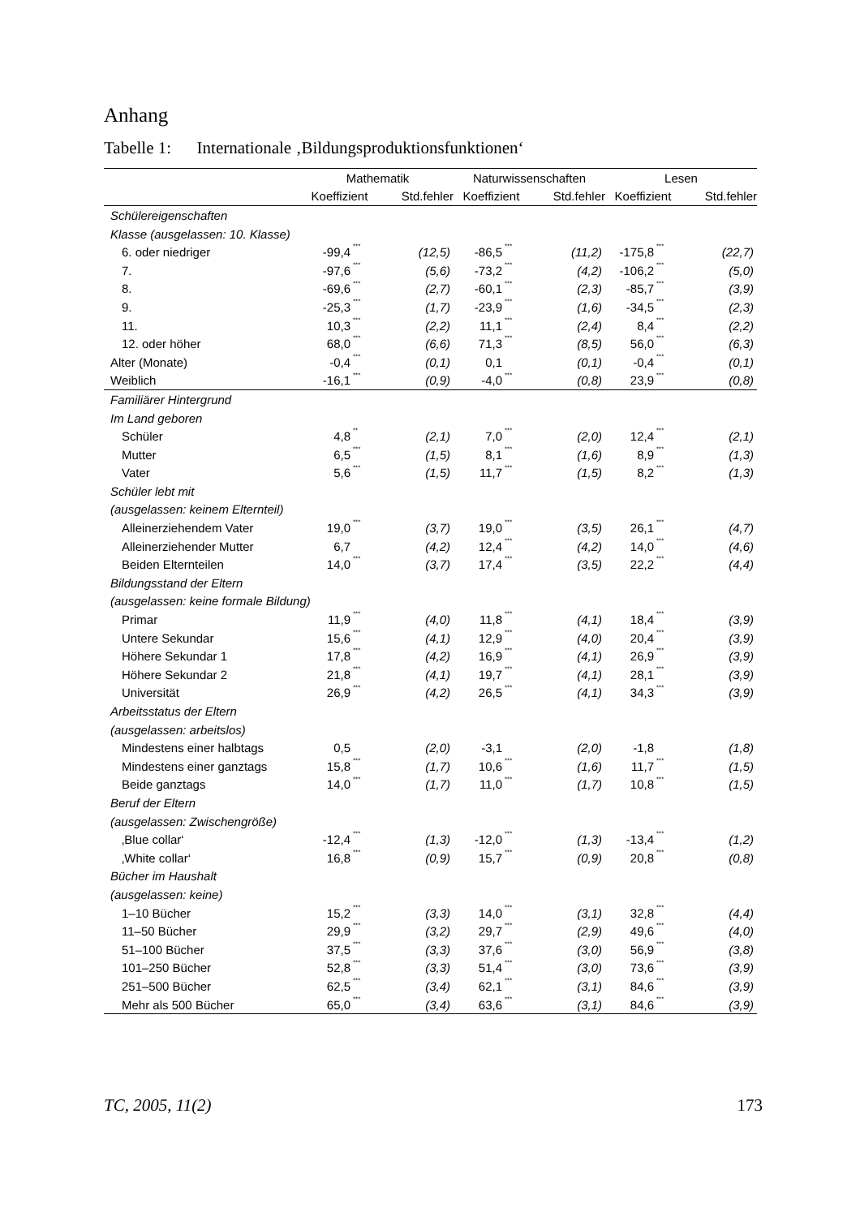Anhang
Tabelle 1: Internationale ‚Bildungsproduktionsfunktionen‘
| | Mathematik | | | Naturwissenschaften | | | Lesen | | |
| --- | --- | --- | --- | --- | --- | --- | --- | --- | --- |
| | Koeffizient | | Std.fehler | Koeffizient | | Std.fehler | Koeffizient | | Std.fehler |
| Schülereigenschaften | | | | | | | | | |
| Klasse (ausgelassen: 10. Klasse) | | | | | | | | | |
| 6. oder niedriger | -99,4 | *** | (12,5) | -86,5 | *** | (11,2) | -175,8 | *** | (22,7) |
| 7. | -97,6 | *** | (5,6) | -73,2 | *** | (4,2) | -106,2 | *** | (5,0) |
| 8. | -69,6 | *** | (2,7) | -60,1 | *** | (2,3) | -85,7 | *** | (3,9) |
| 9. | -25,3 | *** | (1,7) | -23,9 | *** | (1,6) | -34,5 | *** | (2,3) |
| 11. | 10,3 | *** | (2,2) | 11,1 | *** | (2,4) | 8,4 | *** | (2,2) |
| 12. oder höher | 68,0 | *** | (6,6) | 71,3 | *** | (8,5) | 56,0 | *** | (6,3) |
| Alter (Monate) | -0,4 | *** | (0,1) | 0,1 | | (0,1) | -0,4 | *** | (0,1) |
| Weiblich | -16,1 | *** | (0,9) | -4,0 | *** | (0,8) | 23,9 | *** | (0,8) |
| Familiärer Hintergrund | | | | | | | | | |
| Im Land geboren | | | | | | | | | |
| Schüler | 4,8 | ** | (2,1) | 7,0 | *** | (2,0) | 12,4 | *** | (2,1) |
| Mutter | 6,5 | *** | (1,5) | 8,1 | *** | (1,6) | 8,9 | *** | (1,3) |
| Vater | 5,6 | *** | (1,5) | 11,7 | *** | (1,5) | 8,2 | *** | (1,3) |
| Schüler lebt mit | | | | | | | | | |
| (ausgelassen: keinem Elternteil) | | | | | | | | | |
| Alleinerziehendem Vater | 19,0 | *** | (3,7) | 19,0 | *** | (3,5) | 26,1 | *** | (4,7) |
| Alleinerziehender Mutter | 6,7 | | (4,2) | 12,4 | *** | (4,2) | 14,0 | *** | (4,6) |
| Beiden Elternteilen | 14,0 | *** | (3,7) | 17,4 | *** | (3,5) | 22,2 | *** | (4,4) |
| Bildungsstand der Eltern | | | | | | | | | |
| (ausgelassen: keine formale Bildung) | | | | | | | | | |
| Primar | 11,9 | *** | (4,0) | 11,8 | *** | (4,1) | 18,4 | *** | (3,9) |
| Untere Sekundar | 15,6 | *** | (4,1) | 12,9 | *** | (4,0) | 20,4 | *** | (3,9) |
| Höhere Sekundar 1 | 17,8 | *** | (4,2) | 16,9 | *** | (4,1) | 26,9 | *** | (3,9) |
| Höhere Sekundar 2 | 21,8 | *** | (4,1) | 19,7 | *** | (4,1) | 28,1 | *** | (3,9) |
| Universität | 26,9 | *** | (4,2) | 26,5 | *** | (4,1) | 34,3 | *** | (3,9) |
| Arbeitsstatus der Eltern | | | | | | | | | |
| (ausgelassen: arbeitslos) | | | | | | | | | |
| Mindestens einer halbtags | 0,5 | | (2,0) | -3,1 | | (2,0) | -1,8 | | (1,8) |
| Mindestens einer ganztags | 15,8 | *** | (1,7) | 10,6 | *** | (1,6) | 11,7 | *** | (1,5) |
| Beide ganztags | 14,0 | *** | (1,7) | 11,0 | *** | (1,7) | 10,8 | *** | (1,5) |
| Beruf der Eltern | | | | | | | | | |
| (ausgelassen: Zwischengröße) | | | | | | | | | |
| ‚Blue collar‘ | -12,4 | *** | (1,3) | -12,0 | *** | (1,3) | -13,4 | *** | (1,2) |
| ‚White collar‘ | 16,8 | *** | (0,9) | 15,7 | *** | (0,9) | 20,8 | *** | (0,8) |
| Bücher im Haushalt | | | | | | | | | |
| (ausgelassen: keine) | | | | | | | | | |
| 1–10 Bücher | 15,2 | *** | (3,3) | 14,0 | *** | (3,1) | 32,8 | *** | (4,4) |
| 11–50 Bücher | 29,9 | *** | (3,2) | 29,7 | *** | (2,9) | 49,6 | *** | (4,0) |
| 51–100 Bücher | 37,5 | *** | (3,3) | 37,6 | *** | (3,0) | 56,9 | *** | (3,8) |
| 101–250 Bücher | 52,8 | *** | (3,3) | 51,4 | *** | (3,0) | 73,6 | *** | (3,9) |
| 251–500 Bücher | 62,5 | *** | (3,4) | 62,1 | *** | (3,1) | 84,6 | *** | (3,9) |
| Mehr als 500 Bücher | 65,0 | *** | (3,4) | 63,6 | *** | (3,1) | 84,6 | *** | (3,9) |
TC, 2005, 11(2) 173